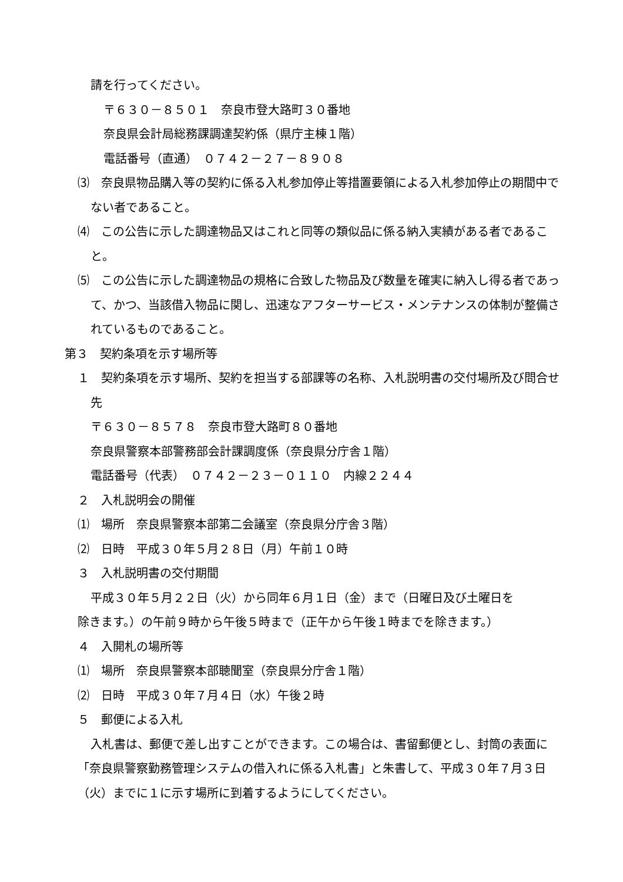請を行ってください。
〒６３０－８５０１　奈良市登大路町３０番地
奈良県会計局総務課調達契約係（県庁主棟１階）
電話番号（直通）　０７４２－２７－８９０８
⑶　奈良県物品購入等の契約に係る入札参加停止等措置要領による入札参加停止の期間中でない者であること。
⑷　この公告に示した調達物品又はこれと同等の類似品に係る納入実績がある者であること。
⑸　この公告に示した調達物品の規格に合致した物品及び数量を確実に納入し得る者であって、かつ、当該借入物品に関し、迅速なアフターサービス・メンテナンスの体制が整備されているものであること。
第３　契約条項を示す場所等
１　契約条項を示す場所、契約を担当する部課等の名称、入札説明書の交付場所及び問合せ先
〒６３０－８５７８　奈良市登大路町８０番地
奈良県警察本部警務部会計課調度係（奈良県分庁舎１階）
電話番号（代表）　０７４２－２３－０１１０　内線２２４４
２　入札説明会の開催
⑴　場所　奈良県警察本部第二会議室（奈良県分庁舎３階）
⑵　日時　平成３０年５月２８日（月）午前１０時
３　入札説明書の交付期間
平成３０年５月２２日（火）から同年６月１日（金）まで（日曜日及び土曜日を
除きます。）の午前９時から午後５時まで（正午から午後１時までを除きます。）
４　入開札の場所等
⑴　場所　奈良県警察本部聴聞室（奈良県分庁舎１階）
⑵　日時　平成３０年７月４日（水）午後２時
５　郵便による入札
入札書は、郵便で差し出すことができます。この場合は、書留郵便とし、封筒の表面に「奈良県警察勤務管理システムの借入れに係る入札書」と朱書して、平成３０年７月３日（火）までに１に示す場所に到着するようにしてください。